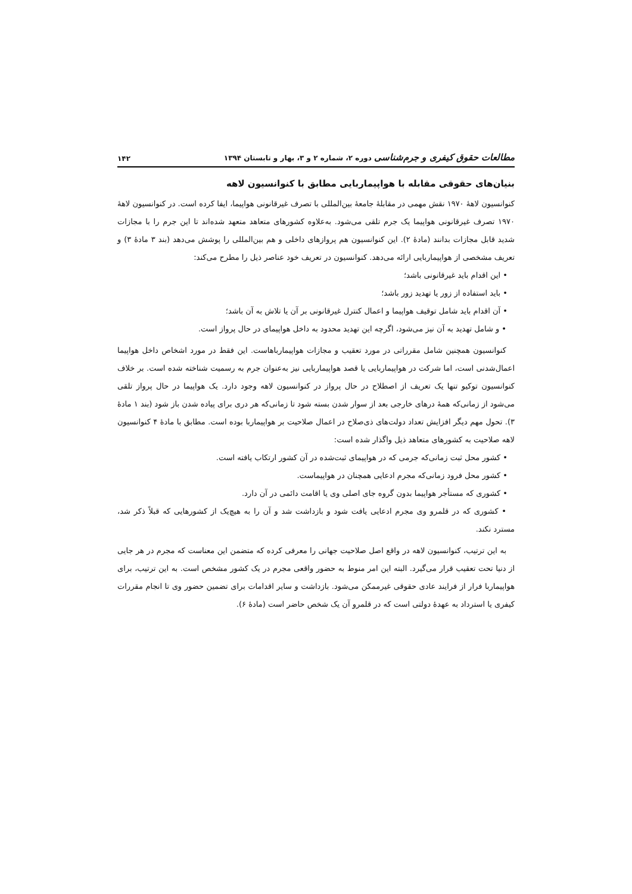مطالعات حقوق کیفری و جرم‌شناسی دوره ۲، شماره ۲ و ۳، بهار و تابستان ۱۳۹۴ ۱۴۲
بنیان‌های حقوقی مقابله با هواپیماربایی مطابق با کنوانسیون لاهه
کنوانسیون لاهۀ ۱۹۷۰ نقش مهمی در مقابلۀ جامعۀ بین‌المللی با تصرف غیرقانونی هواپیما، ایفا کرده است. در کنوانسیون لاهۀ ۱۹۷۰ تصرف غیرقانونی هواپیما یک جرم تلقی می‌شود. به‌علاوه کشورهای متعاهد متعهد شده‌اند تا این جرم را با مجازات شدید قابل مجازات بدانند (مادۀ ۲). این کنوانسیون هم پروازهای داخلی و هم بین‌المللی را پوشش می‌دهد (بند ۳ مادۀ ۳) و تعریف مشخصی از هواپیماربایی ارائه می‌دهد. کنوانسیون در تعریف خود عناصر ذیل را مطرح می‌کند:
• این اقدام باید غیرقانونی باشد؛
• باید استفاده از زور یا تهدید زور باشد؛
• آن اقدام باید شامل توقیف هواپیما و اعمال کنترل غیرقانونی بر آن یا تلاش به آن باشد؛
• و شامل تهدید به آن نیز می‌شود، اگرچه این تهدید محدود به داخل هواپیمای در حال پرواز است.
کنوانسیون همچنین شامل مقرراتی در مورد تعقیب و مجازات هواپیمارباهاست. این فقط در مورد اشخاص داخل هواپیما اعمال‌شدنی است، اما شرکت در هواپیماربایی یا قصد هواپیماربایی نیز به‌عنوان جرم به رسمیت شناخته شده است. بر خلاف کنوانسیون توکیو تنها یک تعریف از اصطلاح در حال پرواز در کنوانسیون لاهه وجود دارد. یک هواپیما در حال پرواز تلقی می‌شود از زمانی‌که همۀ درهای خارجی بعد از سوار شدن بسته شود تا زمانی‌که هر دری برای پیاده شدن باز شود (بند ۱ مادۀ ۳). تحول مهم دیگر افزایش تعداد دولت‌های ذی‌صلاح در اعمال صلاحیت بر هواپیماربا بوده است. مطابق با مادۀ ۴ کنوانسیون لاهه صلاحیت به کشورهای متعاهد ذیل واگذار شده است:
• کشور محل ثبت زمانی‌که جرمی که در هواپیمای ثبت‌شده در آن کشور ارتکاب یافته است.
• کشور محل فرود زمانی‌که مجرم ادعایی همچنان در هواپیماست.
• کشوری که مستأجر هواپیما بدون گروه جای اصلی وی یا اقامت دائمی در آن دارد.
• کشوری که در قلمرو وی مجرم ادعایی یافت شود و بازداشت شد و آن را به هیچ‌یک از کشورهایی که قبلاً ذکر شد، مسترد نکند.
به این ترتیب، کنوانسیون لاهه در واقع اصل صلاحیت جهانی را معرفی کرده که متضمن این معناست که مجرم در هر جایی از دنیا تحت تعقیب قرار می‌گیرد. البته این امر منوط به حضور واقعی مجرم در یک کشور مشخص است. به این ترتیب، برای هواپیماربا فرار از فرایند عادی حقوقی غیرممکن می‌شود. بازداشت و سایر اقدامات برای تضمین حضور وی تا انجام مقررات کیفری یا استرداد به عهدۀ دولتی است که در قلمرو آن یک شخص حاضر است (مادۀ ۶).